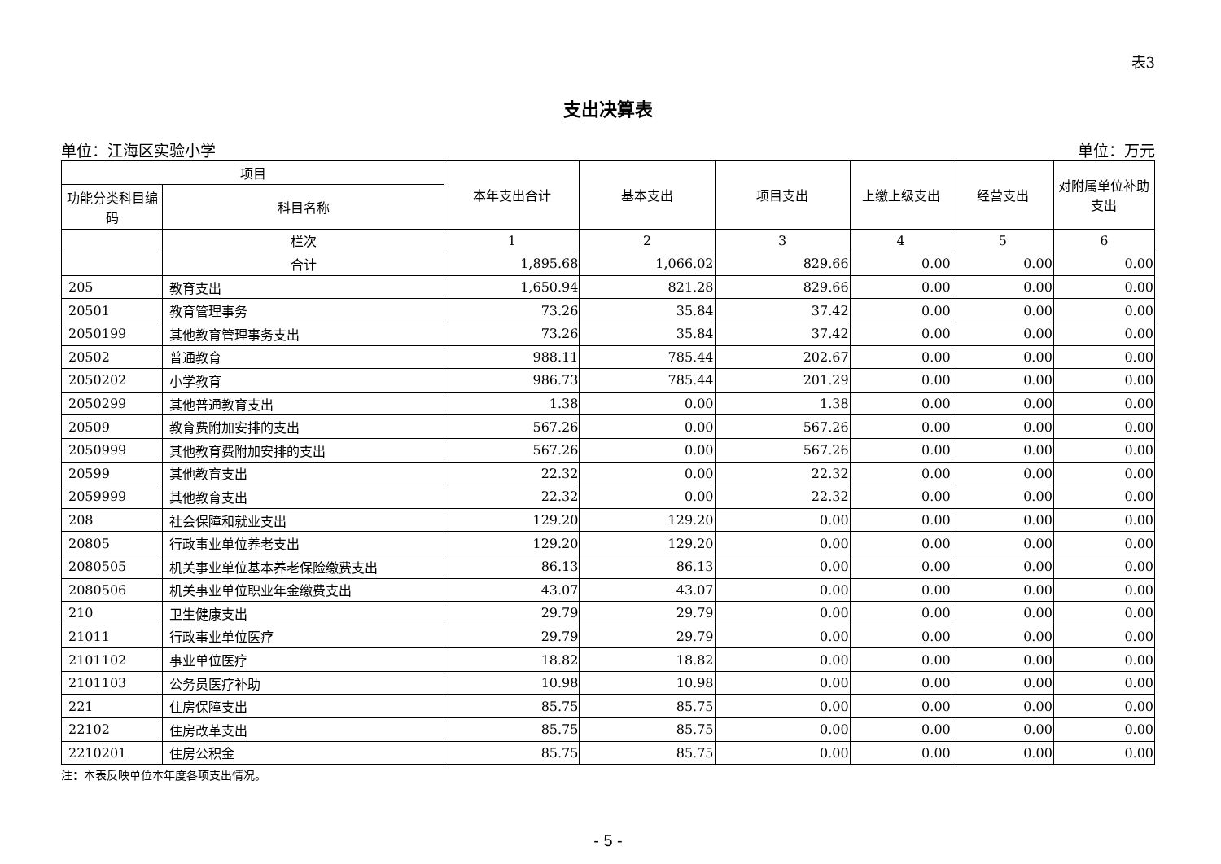表3
支出决算表
单位：江海区实验小学 单位：万元
| 项目 | | 本年支出合计 | 基本支出 | 项目支出 | 上缴上级支出 | 经营支出 | 对附属单位补助支出 |
| --- | --- | --- | --- | --- | --- | --- | --- |
| 功能分类科目编码 | 科目名称 | | | | | | |
| | 栏次 | 1 | 2 | 3 | 4 | 5 | 6 |
| | 合计 | 1,895.68 | 1,066.02 | 829.66 | 0.00 | 0.00 | 0.00 |
| 205 | 教育支出 | 1,650.94 | 821.28 | 829.66 | 0.00 | 0.00 | 0.00 |
| 20501 | 教育管理事务 | 73.26 | 35.84 | 37.42 | 0.00 | 0.00 | 0.00 |
| 2050199 | 其他教育管理事务支出 | 73.26 | 35.84 | 37.42 | 0.00 | 0.00 | 0.00 |
| 20502 | 普通教育 | 988.11 | 785.44 | 202.67 | 0.00 | 0.00 | 0.00 |
| 2050202 | 小学教育 | 986.73 | 785.44 | 201.29 | 0.00 | 0.00 | 0.00 |
| 2050299 | 其他普通教育支出 | 1.38 | 0.00 | 1.38 | 0.00 | 0.00 | 0.00 |
| 20509 | 教育费附加安排的支出 | 567.26 | 0.00 | 567.26 | 0.00 | 0.00 | 0.00 |
| 2050999 | 其他教育费附加安排的支出 | 567.26 | 0.00 | 567.26 | 0.00 | 0.00 | 0.00 |
| 20599 | 其他教育支出 | 22.32 | 0.00 | 22.32 | 0.00 | 0.00 | 0.00 |
| 2059999 | 其他教育支出 | 22.32 | 0.00 | 22.32 | 0.00 | 0.00 | 0.00 |
| 208 | 社会保障和就业支出 | 129.20 | 129.20 | 0.00 | 0.00 | 0.00 | 0.00 |
| 20805 | 行政事业单位养老支出 | 129.20 | 129.20 | 0.00 | 0.00 | 0.00 | 0.00 |
| 2080505 | 机关事业单位基本养老保险缴费支出 | 86.13 | 86.13 | 0.00 | 0.00 | 0.00 | 0.00 |
| 2080506 | 机关事业单位职业年金缴费支出 | 43.07 | 43.07 | 0.00 | 0.00 | 0.00 | 0.00 |
| 210 | 卫生健康支出 | 29.79 | 29.79 | 0.00 | 0.00 | 0.00 | 0.00 |
| 21011 | 行政事业单位医疗 | 29.79 | 29.79 | 0.00 | 0.00 | 0.00 | 0.00 |
| 2101102 | 事业单位医疗 | 18.82 | 18.82 | 0.00 | 0.00 | 0.00 | 0.00 |
| 2101103 | 公务员医疗补助 | 10.98 | 10.98 | 0.00 | 0.00 | 0.00 | 0.00 |
| 221 | 住房保障支出 | 85.75 | 85.75 | 0.00 | 0.00 | 0.00 | 0.00 |
| 22102 | 住房改革支出 | 85.75 | 85.75 | 0.00 | 0.00 | 0.00 | 0.00 |
| 2210201 | 住房公积金 | 85.75 | 85.75 | 0.00 | 0.00 | 0.00 | 0.00 |
注：本表反映单位本年度各项支出情况。
- 5 -